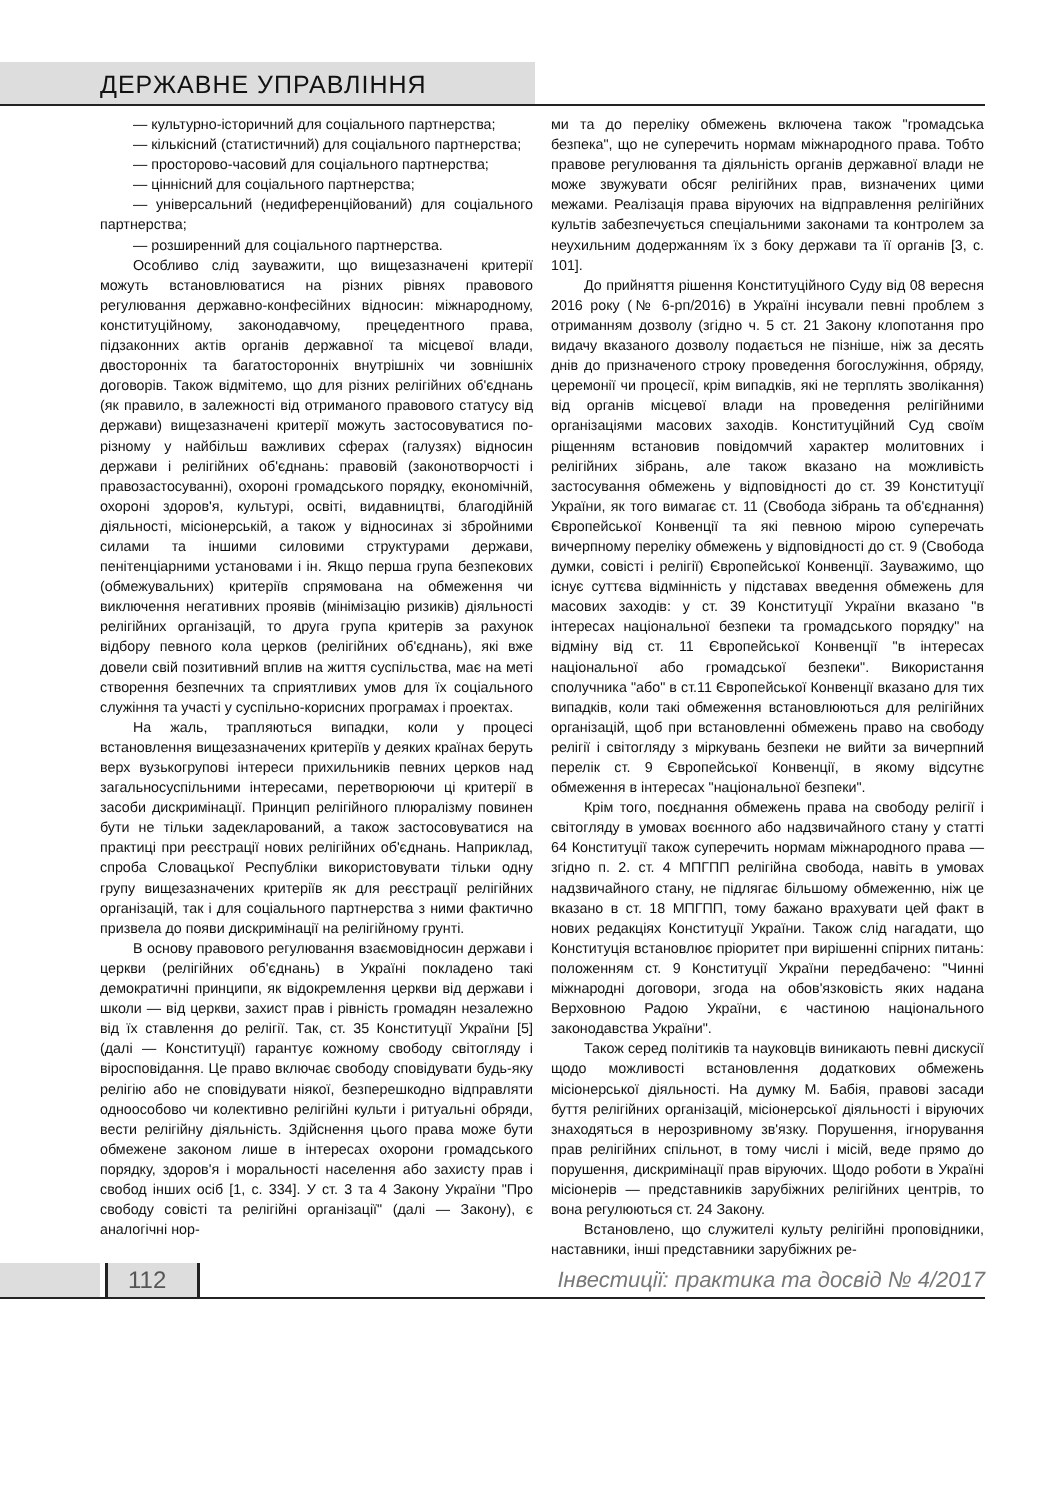ДЕРЖАВНЕ УПРАВЛІННЯ
— культурно-історичний для соціального партнерства;
— кількісний (статистичний) для соціального партнерства;
— просторово-часовий для соціального партнерства;
— ціннісний для соціального партнерства;
— універсальний (недиференційований) для соціального партнерства;
— розширенний для соціального партнерства.
Особливо слід зауважити, що вищезазначені критерії можуть встановлюватися на різних рівнях правового регулювання державно-конфесійних відносин: міжнародному, конституційному, законодавчому, прецедентного права, підзаконних актів органів державної та місцевої влади, двосторонніх та багатосторонніх внутрішніх чи зовнішніх договорів. Також відмітемо, що для різних релігійних об'єднань (як правило, в залежності від отриманого правового статусу від держави) вищезазначені критерії можуть застосовуватися по-різному у найбільш важливих сферах (галузях) відносин держави і релігійних об'єднань: правовій (законотворчості і правозастосуванні), охороні громадського порядку, економічній, охороні здоров'я, культурі, освіті, видавництві, благодійній діяльності, місіонерській, а також у відносинах зі збройними силами та іншими силовими структурами держави, пенітенціарними установами і ін. Якщо перша група безпекових (обмежувальних) критеріїв спрямована на обмеження чи виключення негативних проявів (мінімізацію ризиків) діяльності релігійних організацій, то друга група критерів за рахунок відбору певного кола церков (релігійних об'єднань), які вже довели свій позитивний вплив на життя суспільства, має на меті створення безпечних та сприятливих умов для їх соціального служіння та участі у суспільно-корисних програмах і проектах.
На жаль, трапляються випадки, коли у процесі встановлення вищезазначених критеріїв у деяких країнах беруть верх вузькогрупові інтереси прихильників певних церков над загальносуспільними інтересами, перетворюючи ці критерії в засоби дискримінації. Принцип релігійного плюралізму повинен бути не тільки задекларований, а також застосовуватися на практиці при реєстрації нових релігійних об'єднань. Наприклад, спроба Словацької Республіки використовувати тільки одну групу вищезазначених критеріїв як для реєстрації релігійних організацій, так і для соціального партнерства з ними фактично призвела до появи дискримінації на релігійному грунті.
В основу правового регулювання взаємовідносин держави і церкви (релігійних об'єднань) в Україні покладено такі демократичні принципи, як відокремлення церкви від держави і школи — від церкви, захист прав і рівність громадян незалежно від їх ставлення до релігії. Так, ст. 35 Конституції України [5] (далі — Конституції) гарантує кожному свободу світогляду і віросповідання. Це право включає свободу сповідувати будь-яку релігію або не сповідувати ніякої, безперешкодно відправляти одноособово чи колективно релігійні культи і ритуальні обряди, вести релігійну діяльність. Здійснення цього права може бути обмежене законом лише в інтересах охорони громадського порядку, здоров'я і моральності населення або захисту прав і свобод інших осіб [1, с. 334]. У ст. 3 та 4 Закону України "Про свободу совісті та релігійні організації" (далі — Закону), є аналогічні нор-
ми та до переліку обмежень включена також "громадська безпека", що не суперечить нормам міжнародного права. Тобто правове регулювання та діяльність органів державної влади не може звужувати обсяг релігійних прав, визначених цими межами. Реалізація права віруючих на відправлення релігійних культів забезпечується спеціальними законами та контролем за неухильним додержанням їх з боку держави та її органів [3, с. 101].
До прийняття рішення Конституційного Суду від 08 вересня 2016 року (№ 6-рп/2016) в Україні інсували певні проблем з отриманням дозволу (згідно ч. 5 ст. 21 Закону клопотання про видачу вказаного дозволу подається не пізніше, ніж за десять днів до призначеного строку проведення богослужіння, обряду, церемонії чи процесії, крім випадків, які не терплять зволікання) від органів місцевої влади на проведення релігійними організаціями масових заходів. Конституційний Суд своїм ріщенням встановив повідомчий характер молитовних і релігійних зібрань, але також вказано на можливість застосування обмежень у відповідності до ст. 39 Конституції України, як того вимагає ст. 11 (Свобода зібрань та об'єднання) Європейської Конвенції та які певною мірою суперечать вичерпному переліку обмежень у відповідності до ст. 9 (Свобода думки, совісті і релігії) Європейської Конвенції. Зауважимо, що існує суттєва відмінність у підставах введення обмежень для масових заходів: у ст. 39 Конституції України вказано "в інтересах національної безпеки та громадського порядку" на відміну від ст. 11 Європейської Конвенції "в інтересах національної або громадської безпеки". Використання сполучника "або" в ст.11 Європейської Конвенції вказано для тих випадків, коли такі обмеження встановлюються для релігійних організацій, щоб при встановленні обмежень право на свободу релігії і світогляду з міркувань безпеки не вийти за вичерпний перелік ст. 9 Європейської Конвенції, в якому відсутнє обмеження в інтересах "національної безпеки".
Крім того, поєднання обмежень права на свободу релігії і світогляду в умовах воєнного або надзвичайного стану у статті 64 Конституції також суперечить нормам міжнародного права — згідно п. 2. ст. 4 МПГПП релігійна свобода, навіть в умовах надзвичайного стану, не підлягає більшому обмеженню, ніж це вказано в ст. 18 МПГПП, тому бажано врахувати цей факт в нових редакціях Конституції України. Також слід нагадати, що Конституція встановлює пріоритет при вирішенні спірних питань: положенням ст. 9 Конституції України передбачено: "Чинні міжнародні договори, згода на обов'язковість яких надана Верховною Радою України, є частиною національного законодавства України".
Також серед політиків та науковців виникають певні дискусії щодо можливості встановлення додаткових обмежень місіонерської діяльності. На думку М. Бабія, правові засади буття релігійних організацій, місіонерської діяльності і віруючих знаходяться в нерозривному зв'язку. Порушення, ігнорування прав релігійних спільнот, в тому числі і місій, веде прямо до порушення, дискримінації прав віруючих. Щодо роботи в Україні місіонерів — представників зарубіжних релігійних центрів, то вона регулюються ст. 24 Закону.
Встановлено, що служителі культу релігійні проповідники, наставники, інші представники зарубіжних ре-
112
Інвестиції: практика та досвід № 4/2017